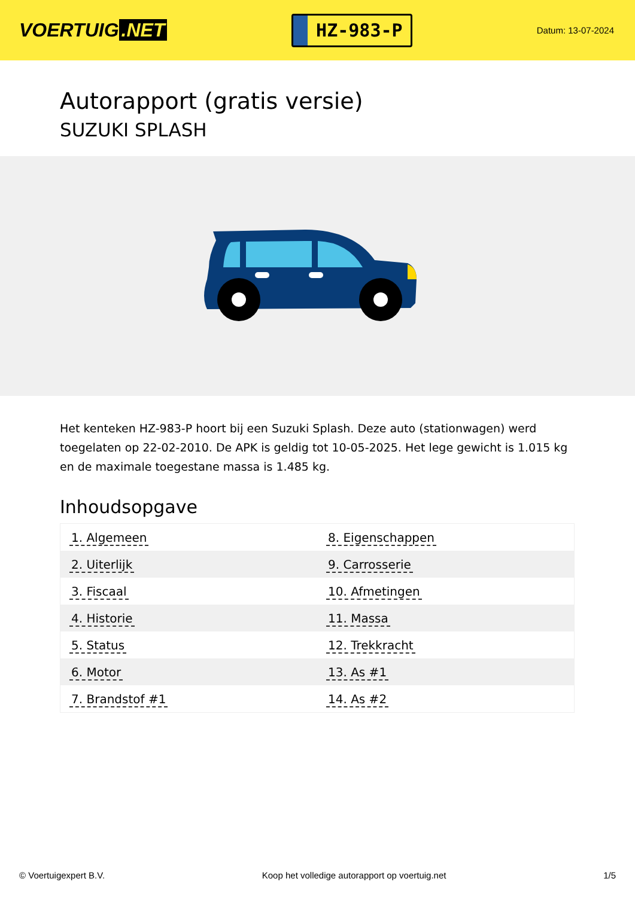VOERTUIG.NET
HZ-983-P
Datum: 13-07-2024
Autorapport (gratis versie)
SUZUKI SPLASH
Het kenteken HZ-983-P hoort bij een Suzuki Splash. Deze auto (stationwagen) werd toegelaten op 22-02-2010. De APK is geldig tot 10-05-2025. Het lege gewicht is 1.015 kg en de maximale toegestane massa is 1.485 kg.
Inhoudsopgave
| 1. Algemeen | 8. Eigenschappen |
| 2. Uiterlijk | 9. Carrosserie |
| 3. Fiscaal | 10. Afmetingen |
| 4. Historie | 11. Massa |
| 5. Status | 12. Trekkracht |
| 6. Motor | 13. As #1 |
| 7. Brandstof #1 | 14. As #2 |
© Voertuigexpert B.V. Koop het volledige autorapport op voertuig.net 1/5